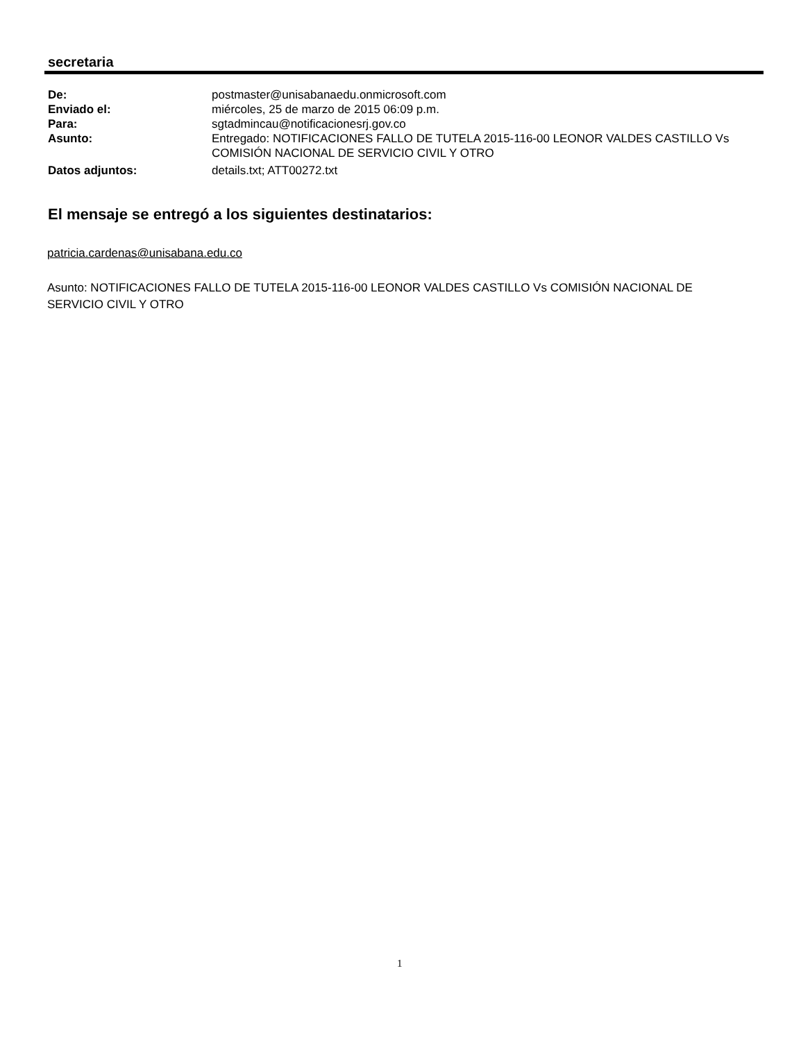secretaria
De: postmaster@unisabanaedu.onmicrosoft.com
Enviado el: miércoles, 25 de marzo de 2015 06:09 p.m.
Para: sgtadmincau@notificacionesrj.gov.co
Asunto: Entregado: NOTIFICACIONES FALLO DE TUTELA 2015-116-00 LEONOR VALDES CASTILLO Vs COMISIÓN NACIONAL DE SERVICIO CIVIL Y OTRO
Datos adjuntos: details.txt; ATT00272.txt
El mensaje se entregó a los siguientes destinatarios:
patricia.cardenas@unisabana.edu.co
Asunto: NOTIFICACIONES FALLO DE TUTELA 2015-116-00 LEONOR VALDES CASTILLO Vs COMISIÓN NACIONAL DE SERVICIO CIVIL Y OTRO
1